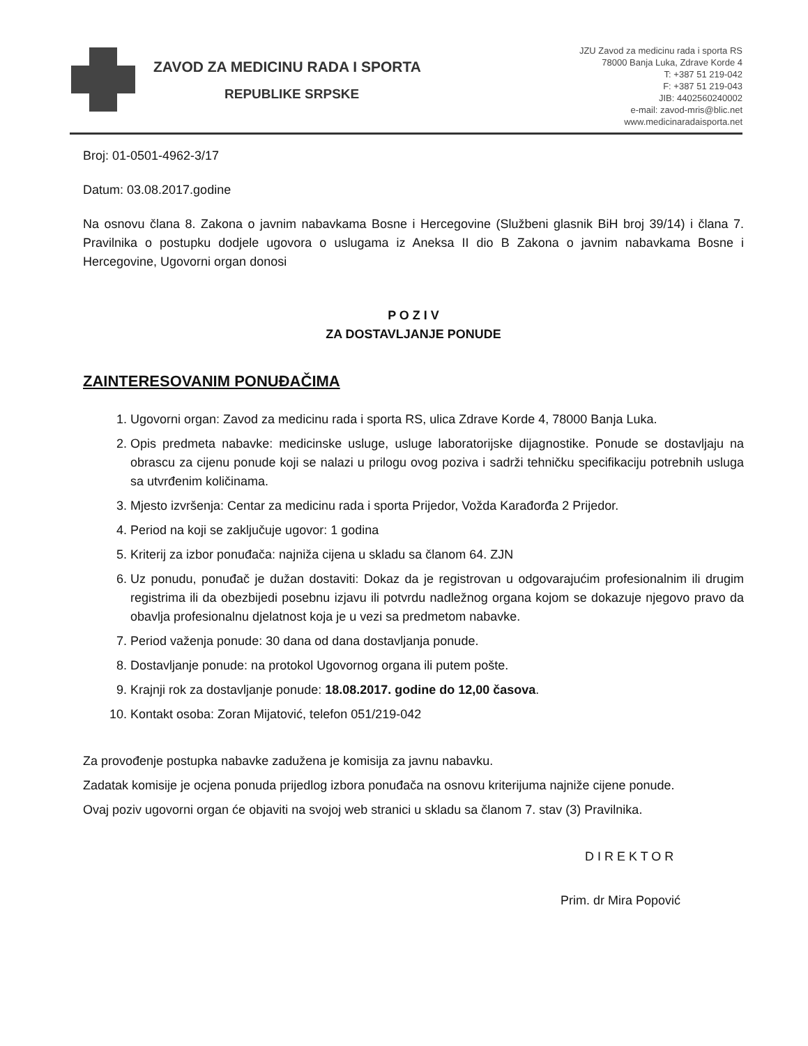ZAVOD ZA MEDICINU RADA I SPORTA
REPUBLIKE SRPSKE
JZU Zavod za medicinu rada i sporta RS
78000 Banja Luka, Zdrave Korde 4
T: +387 51 219-042
F: +387 51 219-043
JIB: 4402560240002
e-mail: zavod-mris@blic.net
www.medicinaradaisporta.net
Broj: 01-0501-4962-3/17
Datum: 03.08.2017.godine
Na osnovu člana 8. Zakona o javnim nabavkama Bosne i Hercegovine (Službeni glasnik BiH broj 39/14) i člana 7. Pravilnika o postupku dodjele ugovora o uslugama iz Aneksa II dio B Zakona o javnim nabavkama Bosne i Hercegovine, Ugovorni organ donosi
P O Z I V
ZA DOSTAVLJANJE PONUDE
ZAINTERESOVANIM PONUĐAČIMA
1. Ugovorni organ: Zavod za medicinu rada i sporta RS, ulica Zdrave Korde 4, 78000 Banja Luka.
2. Opis predmeta nabavke: medicinske usluge, usluge laboratorijske dijagnostike. Ponude se dostavljaju na obrascu za cijenu ponude koji se nalazi u prilogu ovog poziva i sadrži tehničku specifikaciju potrebnih usluga sa utvrđenim količinama.
3. Mjesto izvršenja: Centar za medicinu rada i sporta Prijedor, Vožda Karađorđa 2 Prijedor.
4. Period na koji se zaključuje ugovor: 1 godina
5. Kriterij za izbor ponuđača: najniža cijena u skladu sa članom 64. ZJN
6. Uz ponudu, ponuđač je dužan dostaviti: Dokaz da je registrovan u odgovarajućim profesionalnim ili drugim registrima ili da obezbijedi posebnu izjavu ili potvrdu nadležnog organa kojom se dokazuje njegovo pravo da obavlja profesionalnu djelatnost koja je u vezi sa predmetom nabavke.
7. Period važenja ponude: 30 dana od dana dostavljanja ponude.
8. Dostavljanje ponude: na protokol Ugovornog organa ili putem pošte.
9. Krajnji rok za dostavljanje ponude: 18.08.2017. godine do 12,00 časova.
10. Kontakt osoba: Zoran Mijatović, telefon 051/219-042
Za provođenje postupka nabavke zadužena je komisija za javnu nabavku.
Zadatak komisije je ocjena ponuda prijedlog izbora ponuđača na osnovu kriterijuma najniže cijene ponude.
Ovaj poziv ugovorni organ će objaviti na svojoj web stranici u skladu sa članom 7. stav (3) Pravilnika.
D I R E K T O R
Prim. dr Mira Popović